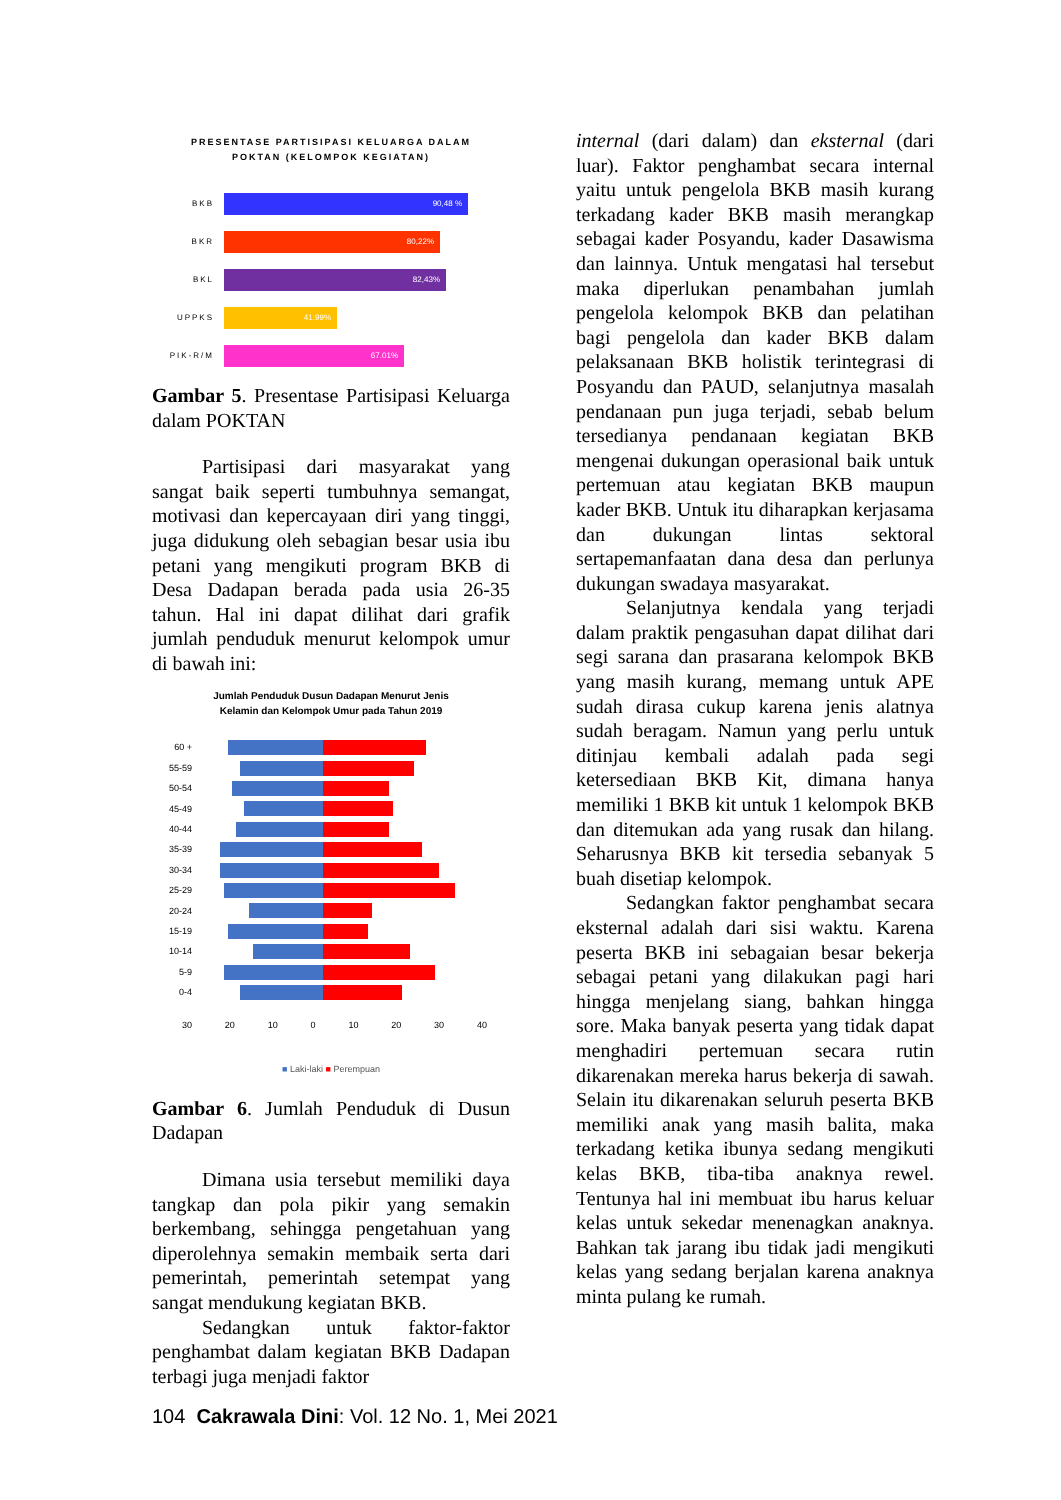PRESENTASE PARTISIPASI KELUARGA DALAM
POKTAN (KELOMPOK KEGIATAN)
BKB
90,48 %
BKR
80,22%
BKL
82,43%
UPPKS
41.99%
PIK-R/M
67.01%
Gambar 5. Presentase Partisipasi Keluarga dalam POKTAN
Partisipasi dari masyarakat yang sangat baik seperti tumbuhnya semangat, motivasi dan kepercayaan diri yang tinggi, juga didukung oleh sebagian besar usia ibu petani yang mengikuti program BKB di Desa Dadapan berada pada usia 26-35 tahun. Hal ini dapat dilihat dari grafik jumlah penduduk menurut kelompok umur di bawah ini:
Jumlah Penduduk Dusun Dadapan Menurut Jenis
Kelamin dan Kelompok Umur pada Tahun 2019
60 +
55-59
50-54
45-49
40-44
35-39
30-34
25-29
20-24
15-19
10-14
5-9
0-4
30 20 10 0 10 20 30 40
■ Laki-laki ■ Perempuan
Gambar 6. Jumlah Penduduk di Dusun Dadapan
Dimana usia tersebut memiliki daya tangkap dan pola pikir yang semakin berkembang, sehingga pengetahuan yang diperolehnya semakin membaik serta dari pemerintah, pemerintah setempat yang sangat mendukung kegiatan BKB.
Sedangkan untuk faktor-faktor penghambat dalam kegiatan BKB Dadapan terbagi juga menjadi faktor
internal (dari dalam) dan eksternal (dari luar). Faktor penghambat secara internal yaitu untuk pengelola BKB masih kurang terkadang kader BKB masih merangkap sebagai kader Posyandu, kader Dasawisma dan lainnya. Untuk mengatasi hal tersebut maka diperlukan penambahan jumlah pengelola kelompok BKB dan pelatihan bagi pengelola dan kader BKB dalam pelaksanaan BKB holistik terintegrasi di Posyandu dan PAUD, selanjutnya masalah pendanaan pun juga terjadi, sebab belum tersedianya pendanaan kegiatan BKB mengenai dukungan operasional baik untuk pertemuan atau kegiatan BKB maupun kader BKB. Untuk itu diharapkan kerjasama dan dukungan lintas sektoral sertapemanfaatan dana desa dan perlunya dukungan swadaya masyarakat.
Selanjutnya kendala yang terjadi dalam praktik pengasuhan dapat dilihat dari segi sarana dan prasarana kelompok BKB yang masih kurang, memang untuk APE sudah dirasa cukup karena jenis alatnya sudah beragam. Namun yang perlu untuk ditinjau kembali adalah pada segi ketersediaan BKB Kit, dimana hanya memiliki 1 BKB kit untuk 1 kelompok BKB dan ditemukan ada yang rusak dan hilang. Seharusnya BKB kit tersedia sebanyak 5 buah disetiap kelompok.
Sedangkan faktor penghambat secara eksternal adalah dari sisi waktu. Karena peserta BKB ini sebagaian besar bekerja sebagai petani yang dilakukan pagi hari hingga menjelang siang, bahkan hingga sore. Maka banyak peserta yang tidak dapat menghadiri pertemuan secara rutin dikarenakan mereka harus bekerja di sawah. Selain itu dikarenakan seluruh peserta BKB memiliki anak yang masih balita, maka terkadang ketika ibunya sedang mengikuti kelas BKB, tiba-tiba anaknya rewel. Tentunya hal ini membuat ibu harus keluar kelas untuk sekedar menenagkan anaknya. Bahkan tak jarang ibu tidak jadi mengikuti kelas yang sedang berjalan karena anaknya minta pulang ke rumah.
104 Cakrawala Dini: Vol. 12 No. 1, Mei 2021